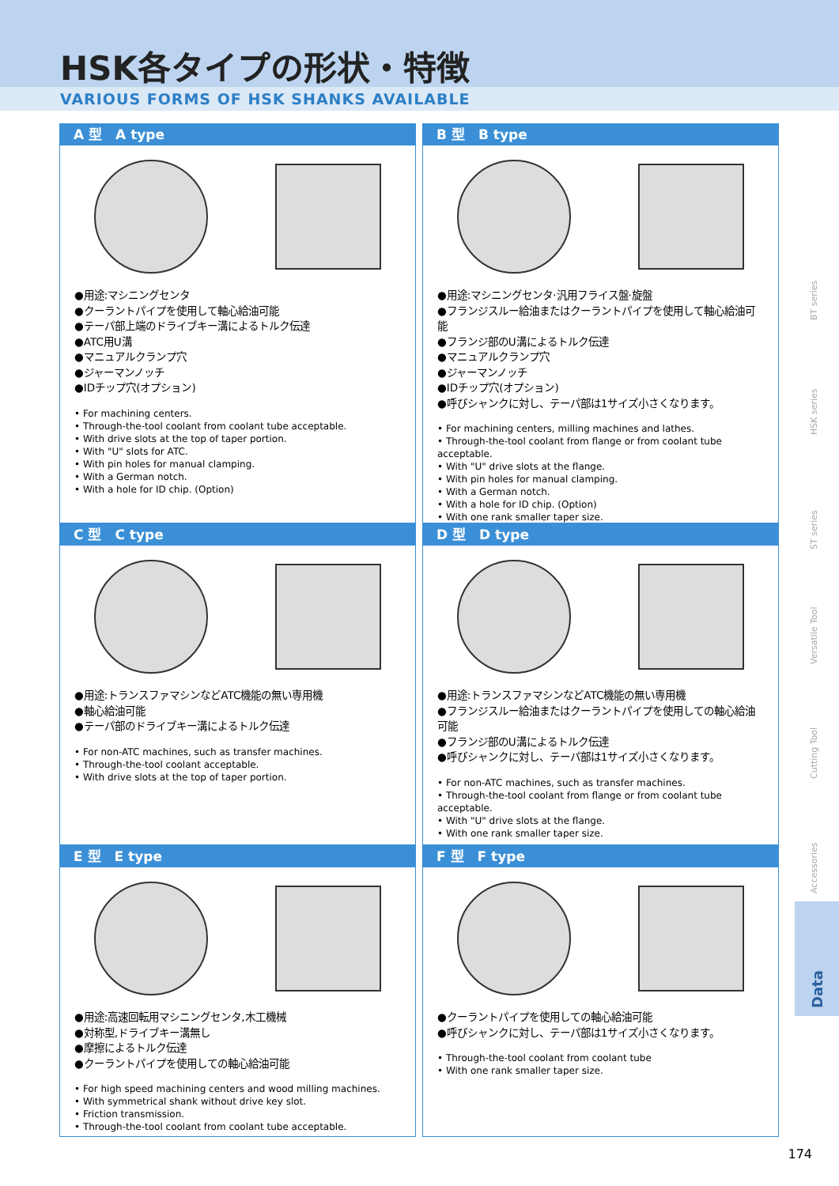HSK各タイプの形状・特徴
VARIOUS FORMS OF HSK SHANKS AVAILABLE
A 型　A type
●用途:マシニングセンタ
●クーラントパイプを使用して軸心給油可能
●テーパ部上端のドライブキー溝によるトルク伝達
●ATC用U溝
●マニュアルクランプ穴
●ジャーマンノッチ
●IDチップ穴(オプション)
• For machining centers.
• Through-the-tool coolant from coolant tube acceptable.
• With drive slots at the top of taper portion.
• With "U" slots for ATC.
• With pin holes for manual clamping.
• With a German notch.
• With a hole for ID chip. (Option)
B 型　B type
●用途:マシニングセンタ·汎用フライス盤·旋盤
●フランジスルー給油またはクーラントパイプを使用して軸心給油可能
●フランジ部のU溝によるトルク伝達
●マニュアルクランプ穴
●ジャーマンノッチ
●IDチップ穴(オプション)
●呼びシャンクに対し、テーパ部は1サイズ小さくなります。
• For machining centers, milling machines and lathes.
• Through-the-tool coolant from flange or from coolant tube acceptable.
• With "U" drive slots at the flange.
• With pin holes for manual clamping.
• With a German notch.
• With a hole for ID chip. (Option)
• With one rank smaller taper size.
C 型　C type
●用途:トランスファマシンなどATC機能の無い専用機
●軸心給油可能
●テーパ部のドライブキー溝によるトルク伝達
• For non-ATC machines, such as transfer machines.
• Through-the-tool coolant acceptable.
• With drive slots at the top of taper portion.
D 型　D type
●用途:トランスファマシンなどATC機能の無い専用機
●フランジスルー給油またはクーラントパイプを使用しての軸心給油可能
●フランジ部のU溝によるトルク伝達
●呼びシャンクに対し、テーパ部は1サイズ小さくなります。
• For non-ATC machines, such as transfer machines.
• Through-the-tool coolant from flange or from coolant tube acceptable.
• With "U" drive slots at the flange.
• With one rank smaller taper size.
E 型　E type
●用途:高速回転用マシニングセンタ,木工機械
●対称型,ドライブキー溝無し
●摩擦によるトルク伝達
●クーラントパイプを使用しての軸心給油可能
• For high speed machining centers and wood milling machines.
• With symmetrical shank without drive key slot.
• Friction transmission.
• Through-the-tool coolant from coolant tube acceptable.
F 型　F type
●クーラントパイプを使用しての軸心給油可能
●呼びシャンクに対し、テーパ部は1サイズ小さくなります。
• Through-the-tool coolant from coolant tube
• With one rank smaller taper size.
BT series
HSK series
ST series
Versatile Tool
Cutting Tool
Accessories
Data
174